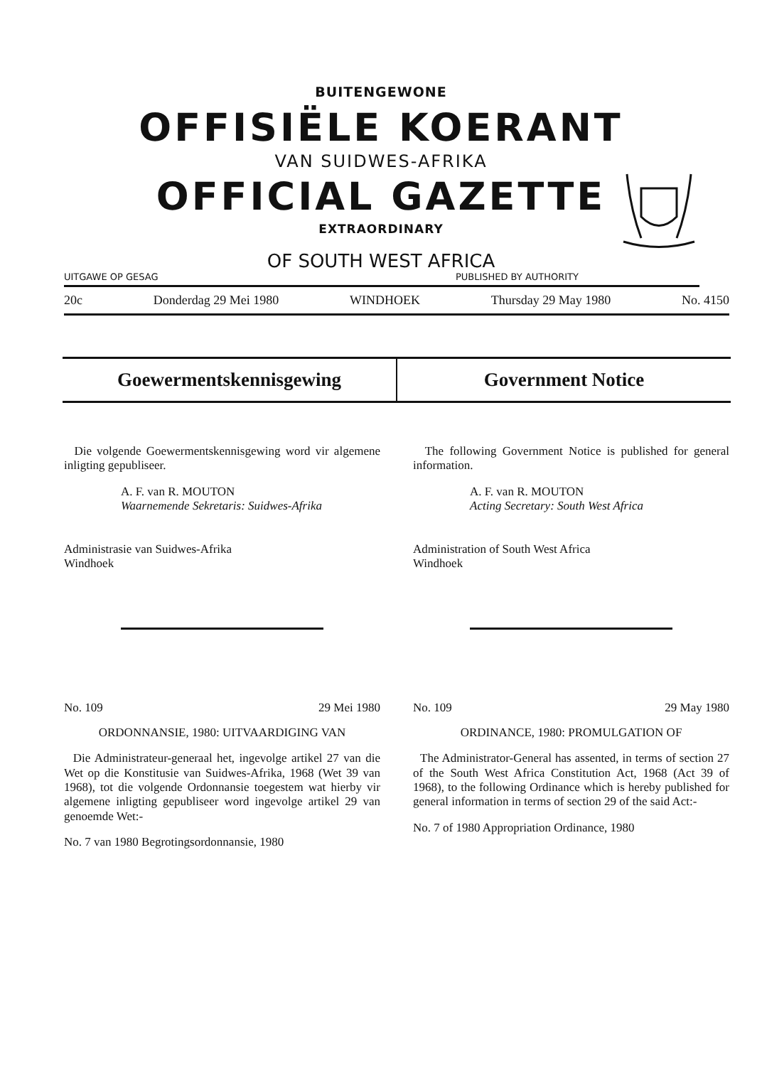BUITENGEWONE
OFFISIËLE KOERANT
VAN SUIDWES-AFRIKA
OFFICIAL GAZETTE
EXTRAORDINARY
OF SOUTH WEST AFRICA
UITGAWE OP GESAG PUBLISHED BY AUTHORITY
20c Donderdag 29 Mei 1980 WINDHOEK Thursday 29 May 1980 No. 4150
Goewermentskennisgewing Government Notice
Die volgende Goewermentskennisgewing word vir algemene inligting gepubliseer.
A. F. van R. MOUTON
Waarnemende Sekretaris: Suidwes-Afrika
Administrasie van Suidwes-Afrika
Windhoek
No. 109 29 Mei 1980
ORDONNANSIE, 1980: UITVAARDIGING VAN
Die Administrateur-generaal het, ingevolge artikel 27 van die Wet op die Konstitusie van Suidwes-Afrika, 1968 (Wet 39 van 1968), tot die volgende Ordonnansie toegestem wat hierby vir algemene inligting gepubliseer word ingevolge artikel 29 van genoemde Wet:-
No. 7 van 1980 Begrotingsordonnansie, 1980
The following Government Notice is published for general information.
A. F. van R. MOUTON
Acting Secretary: South West Africa
Administration of South West Africa
Windhoek
No. 109 29 May 1980
ORDINANCE, 1980: PROMULGATION OF
The Administrator-General has assented, in terms of section 27 of the South West Africa Constitution Act, 1968 (Act 39 of 1968), to the following Ordinance which is hereby published for general information in terms of section 29 of the said Act:-
No. 7 of 1980 Appropriation Ordinance, 1980